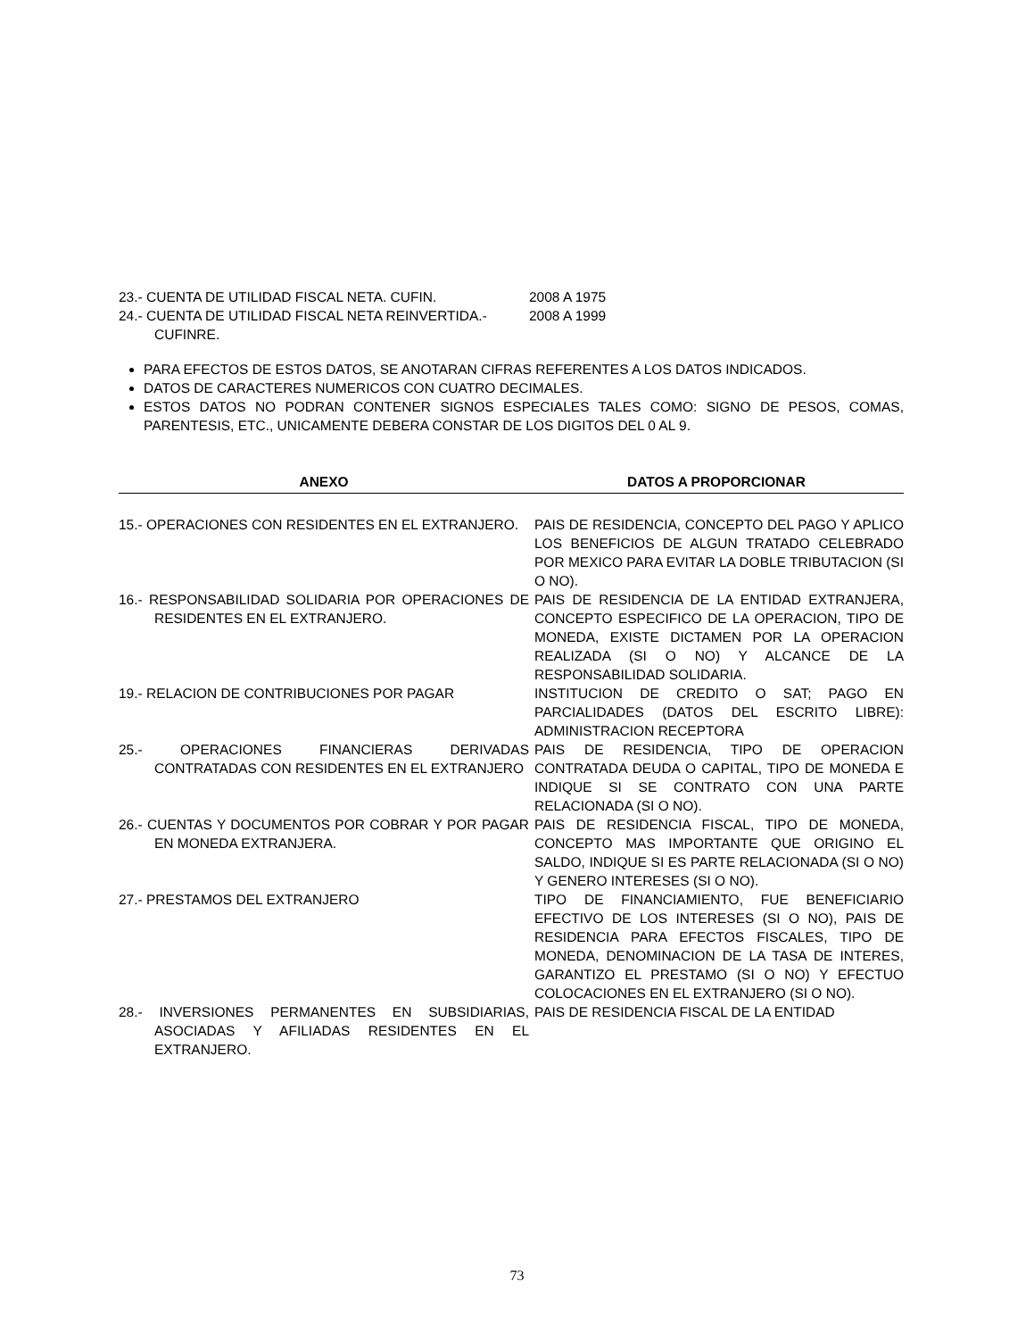23.- CUENTA DE UTILIDAD FISCAL NETA. CUFIN. 2008 A 1975
24.- CUENTA DE UTILIDAD FISCAL NETA REINVERTIDA.- CUFINRE.
2008 A 1999
PARA EFECTOS DE ESTOS DATOS, SE ANOTARAN CIFRAS REFERENTES A LOS DATOS INDICADOS.
DATOS DE CARACTERES NUMERICOS CON CUATRO DECIMALES.
ESTOS DATOS NO PODRAN CONTENER SIGNOS ESPECIALES TALES COMO: SIGNO DE PESOS, COMAS, PARENTESIS, ETC., UNICAMENTE DEBERA CONSTAR DE LOS DIGITOS DEL 0 AL 9.
| ANEXO | DATOS A PROPORCIONAR |
| --- | --- |
| 15.- OPERACIONES CON RESIDENTES EN EL EXTRANJERO. | PAIS DE RESIDENCIA, CONCEPTO DEL PAGO Y APLICO LOS BENEFICIOS DE ALGUN TRATADO CELEBRADO POR MEXICO PARA EVITAR LA DOBLE TRIBUTACION (SI O NO). |
| 16.- RESPONSABILIDAD SOLIDARIA POR OPERACIONES DE RESIDENTES EN EL EXTRANJERO. | PAIS DE RESIDENCIA DE LA ENTIDAD EXTRANJERA, CONCEPTO ESPECIFICO DE LA OPERACION, TIPO DE MONEDA, EXISTE DICTAMEN POR LA OPERACION REALIZADA (SI O NO) Y ALCANCE DE LA RESPONSABILIDAD SOLIDARIA. |
| 19.- RELACION DE CONTRIBUCIONES POR PAGAR | INSTITUCION DE CREDITO O SAT; PAGO EN PARCIALIDADES (DATOS DEL ESCRITO LIBRE): ADMINISTRACION RECEPTORA |
| 25.- OPERACIONES FINANCIERAS DERIVADAS CONTRATADAS CON RESIDENTES EN EL EXTRANJERO | PAIS DE RESIDENCIA, TIPO DE OPERACION CONTRATADA DEUDA O CAPITAL, TIPO DE MONEDA E INDIQUE SI SE CONTRATO CON UNA PARTE RELACIONADA (SI O NO). |
| 26.- CUENTAS Y DOCUMENTOS POR COBRAR Y POR PAGAR EN MONEDA EXTRANJERA. | PAIS DE RESIDENCIA FISCAL, TIPO DE MONEDA, CONCEPTO MAS IMPORTANTE QUE ORIGINO EL SALDO, INDIQUE SI ES PARTE RELACIONADA (SI O NO) Y GENERO INTERESES (SI O NO). |
| 27.- PRESTAMOS DEL EXTRANJERO | TIPO DE FINANCIAMIENTO, FUE BENEFICIARIO EFECTIVO DE LOS INTERESES (SI O NO), PAIS DE RESIDENCIA PARA EFECTOS FISCALES, TIPO DE MONEDA, DENOMINACION DE LA TASA DE INTERES, GARANTIZO EL PRESTAMO (SI O NO) Y EFECTUO COLOCACIONES EN EL EXTRANJERO (SI O NO). |
| 28.- INVERSIONES PERMANENTES EN SUBSIDIARIAS, ASOCIADAS Y AFILIADAS RESIDENTES EN EL EXTRANJERO. | PAIS DE RESIDENCIA FISCAL DE LA ENTIDAD |
73